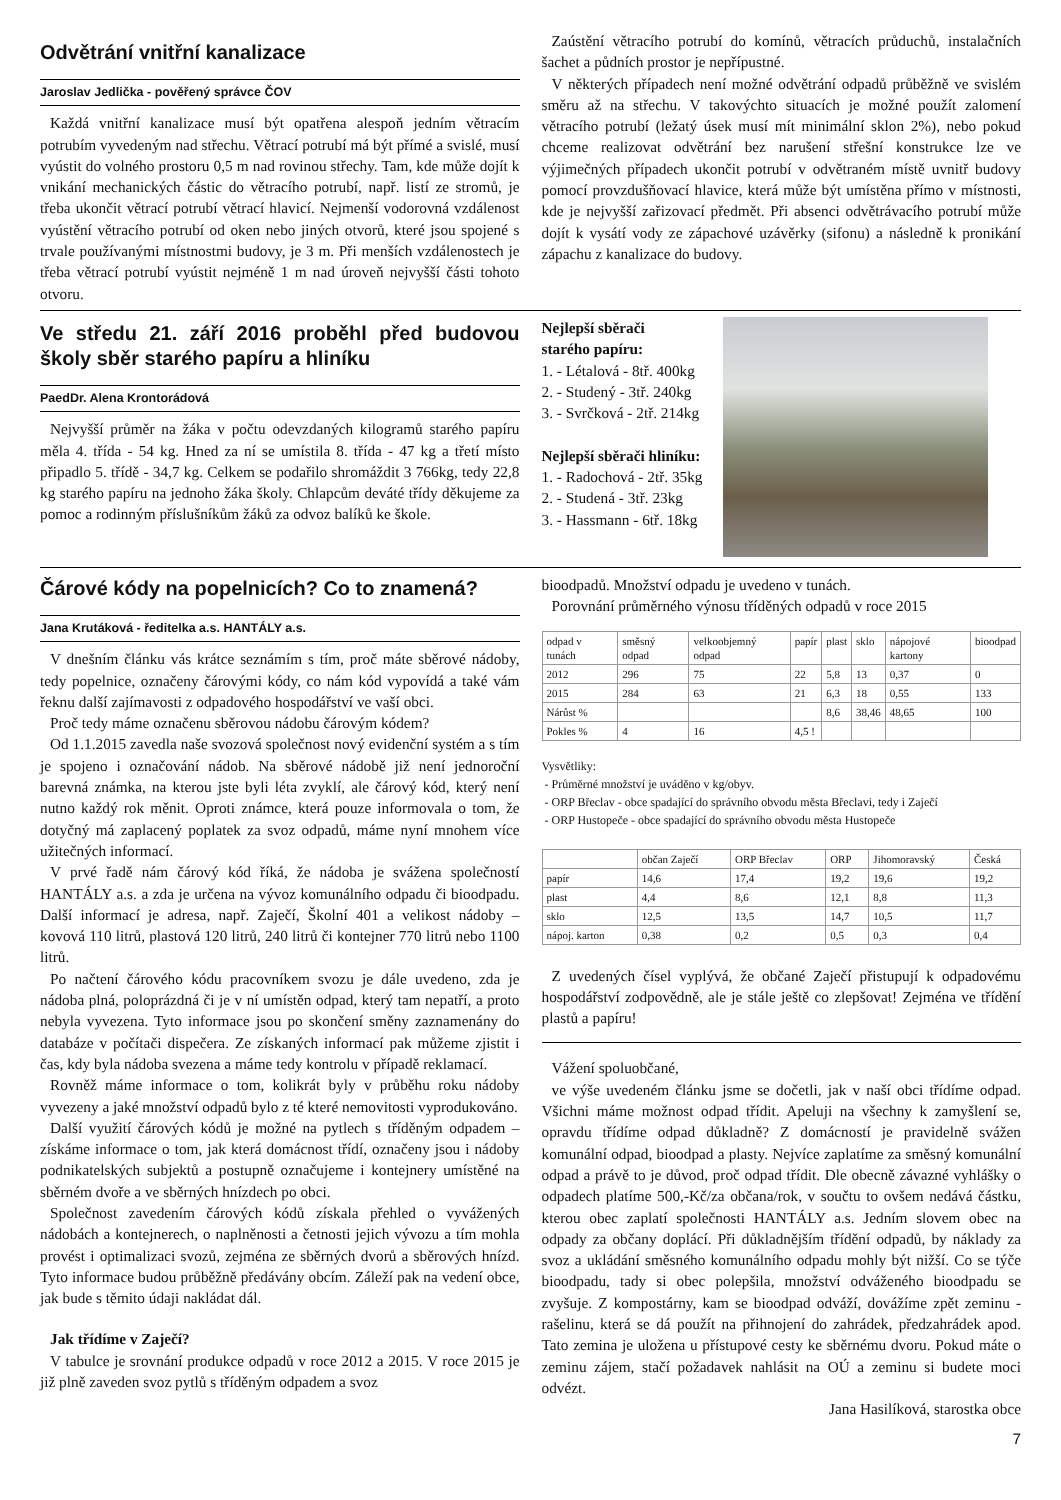Odvětrání vnitřní kanalizace
Jaroslav Jedlička - pověřený správce ČOV
Každá vnitřní kanalizace musí být opatřena alespoň jedním větracím potrubím vyvedeným nad střechu. Větrací potrubí má být přímé a svislé, musí vyústit do volného prostoru 0,5 m nad rovinou střechy. Tam, kde může dojít k vnikání mechanických částic do větracího potrubí, např. listí ze stromů, je třeba ukončit větrací potrubí větrací hlavicí. Nejmenší vodorovná vzdálenost vyústění větracího potrubí od oken nebo jiných otvorů, které jsou spojené s trvale používanými místnostmi budovy, je 3 m. Při menších vzdálenostech je třeba větrací potrubí vyústit nejméně 1 m nad úroveň nejvyšší části tohoto otvoru.
Zaústění větracího potrubí do komínů, větracích průduchů, instalačních šachet a půdních prostor je nepřípustné.
V některých případech není možné odvětrání odpadů průběžně ve svislém směru až na střechu. V takovýchto situacích je možné použít zalomení větracího potrubí (ležatý úsek musí mít minimální sklon 2%), nebo pokud chceme realizovat odvětrání bez narušení střešní konstrukce lze ve výjimečných případech ukončit potrubí v odvětraném místě uvnitř budovy pomocí provzdušňovací hlavice, která může být umístěna přímo v místnosti, kde je nejvyšší zařizovací předmět. Při absenci odvětrávacího potrubí může dojít k vysátí vody ze zápachové uzávěrky (sifonu) a následně k pronikání zápachu z kanalizace do budovy.
Ve středu 21. září 2016 proběhl před budovou školy sběr starého papíru a hliníku
PaedDr. Alena Krontorádová
Nejvyšší průměr na žáka v počtu odevzdaných kilogramů starého papíru měla 4. třída - 54 kg. Hned za ní se umístila 8. třída - 47 kg a třetí místo připadlo 5. třídě - 34,7 kg. Celkem se podařilo shromáždit 3 766kg, tedy 22,8 kg starého papíru na jednoho žáka školy. Chlapcům deváté třídy děkujeme za pomoc a rodinným příslušníkům žáků za odvoz balíků ke škole.
Nejlepší sběrači
starého papíru:
1. - Létalová - 8tř. 400kg
2. - Studený - 3tř. 240kg
3. - Svrčková - 2tř. 214kg
Nejlepší sběrači hliníku:
1. - Radochová - 2tř. 35kg
2. - Studená - 3tř. 23kg
3. - Hassmann - 6tř. 18kg
Čárové kódy na popelnicích? Co to znamená?
Jana Krutáková - ředitelka a.s. HANTÁLY a.s.
V dnešním článku vás krátce seznámím s tím, proč máte sběrové nádoby, tedy popelnice, označeny čárovými kódy, co nám kód vypovídá a také vám řeknu další zajímavosti z odpadového hospodářství ve vaší obci.
Proč tedy máme označenu sběrovou nádobu čárovým kódem?
Od 1.1.2015 zavedla naše svozová společnost nový evidenční systém a s tím je spojeno i označování nádob. Na sběrové nádobě již není jednoroční barevná známka, na kterou jste byli léta zvyklí, ale čárový kód, který není nutno každý rok měnit. Oproti známce, která pouze informovala o tom, že dotyčný má zaplacený poplatek za svoz odpadů, máme nyní mnohem více užitečných informací.
V prvé řadě nám čárový kód říká, že nádoba je svážena společností HANTÁLY a.s. a zda je určena na vývoz komunálního odpadu či bioodpadu. Další informací je adresa, např. Zaječí, Školní 401 a velikost nádoby – kovová 110 litrů, plastová 120 litrů, 240 litrů či kontejner 770 litrů nebo 1100 litrů.
Po načtení čárového kódu pracovníkem svozu je dále uvedeno, zda je nádoba plná, poloprázdná či je v ní umístěn odpad, který tam nepatří, a proto nebyla vyvezena. Tyto informace jsou po skončení směny zaznamenány do databáze v počítači dispečera. Ze získaných informací pak můžeme zjistit i čas, kdy byla nádoba svezena a máme tedy kontrolu v případě reklamací.
Rovněž máme informace o tom, kolikrát byly v průběhu roku nádoby vyvezeny a jaké množství odpadů bylo z té které nemovitosti vyprodukováno.
Další využití čárových kódů je možné na pytlech s tříděným odpadem – získáme informace o tom, jak která domácnost třídí, označeny jsou i nádoby podnikatelských subjektů a postupně označujeme i kontejnery umístěné na sběrném dvoře a ve sběrných hnízdech po obci.
Společnost zavedením čárových kódů získala přehled o vyvážených nádobách a kontejnerech, o naplněnosti a četnosti jejich vývozu a tím mohla provést i optimalizaci svozů, zejména ze sběrných dvorů a sběrových hnízd. Tyto informace budou průběžně předávány obcím. Záleží pak na vedení obce, jak bude s těmito údaji nakládat dál.
Jak třídíme v Zaječí?
V tabulce je srovnání produkce odpadů v roce 2012 a 2015. V roce 2015 je již plně zaveden svoz pytlů s tříděným odpadem a svoz
bioodpadů. Množství odpadu je uvedeno v tunách.
Porovnání průměrného výnosu tříděných odpadů v roce 2015
| odpad v tunách | směsný odpad | velkoobjemný odpad | papír | plast | sklo | nápojové kartony | bioodpad |
| --- | --- | --- | --- | --- | --- | --- | --- |
| 2012 | 296 | 75 | 22 | 5,8 | 13 | 0,37 | 0 |
| 2015 | 284 | 63 | 21 | 6,3 | 18 | 0,55 | 133 |
| Nárůst % | | | | 8,6 | 38,46 | 48,65 | 100 |
| Pokles % | 4 | 16 | 4,5 ! | | | | |
Vysvětliky:
- Průměrné množství je uváděno v kg/obyv.
- ORP Břeclav - obce spadající do správního obvodu města Břeclavi, tedy i Zaječí
- ORP Hustopeče - obce spadající do správního obvodu města Hustopeče
| | občan Zaječí | ORP Břeclav | ORP | Jihomoravský | Česká |
| --- | --- | --- | --- | --- | --- |
| papír | 14,6 | 17,4 | 19,2 | 19,6 | 19,2 |
| plast | 4,4 | 8,6 | 12,1 | 8,8 | 11,3 |
| sklo | 12,5 | 13,5 | 14,7 | 10,5 | 11,7 |
| nápoj. karton | 0,38 | 0,2 | 0,5 | 0,3 | 0,4 |
Z uvedených čísel vyplývá, že občané Zaječí přistupují k odpadovému hospodářství zodpovědně, ale je stále ještě co zlepšovat! Zejména ve třídění plastů a papíru!
Vážení spoluobčané,
ve výše uvedeném článku jsme se dočetli, jak v naší obci třídíme odpad. Všichni máme možnost odpad třídit. Apeluji na všechny k zamyšlení se, opravdu třídíme odpad důkladně? Z domácností je pravidelně svážen komunální odpad, bioodpad a plasty. Nejvíce zaplatíme za směsný komunální odpad a právě to je důvod, proč odpad třídit. Dle obecně závazné vyhlášky o odpadech platíme 500,-Kč/za občana/rok, v součtu to ovšem nedává částku, kterou obec zaplatí společnosti HANTÁLY a.s. Jedním slovem obec na odpady za občany doplácí. Při důkladnějším třídění odpadů, by náklady za svoz a ukládání směsného komunálního odpadu mohly být nižší. Co se týče bioodpadu, tady si obec polepšila, množství odváženého bioodpadu se zvyšuje. Z kompostárny, kam se bioodpad odváží, dovážíme zpět zeminu - rašelinu, která se dá použít na přihnojení do zahrádek, předzahrádek apod. Tato zemina je uložena u přístupové cesty ke sběrnému dvoru. Pokud máte o zeminu zájem, stačí požadavek nahlásit na OÚ a zeminu si budete moci odvézt.
Jana Hasilíková, starostka obce
7